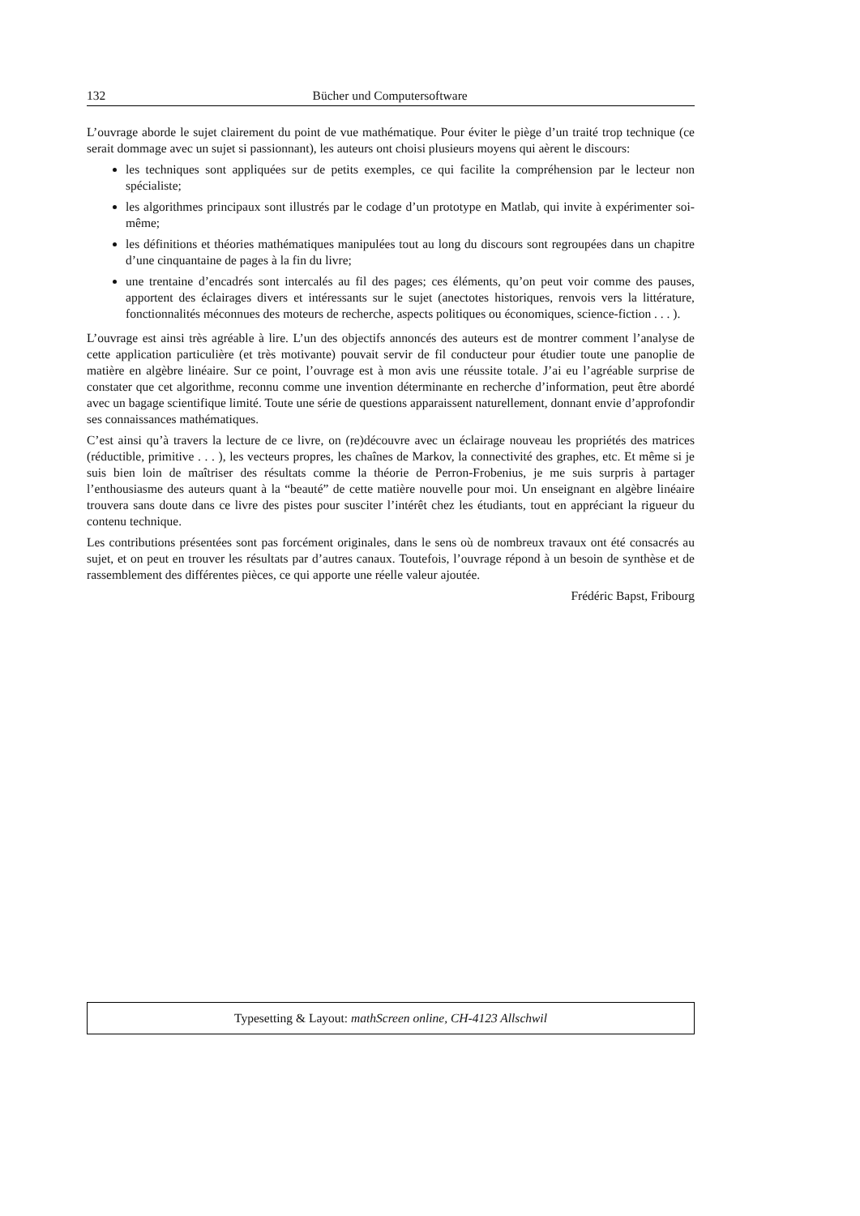132 Bücher und Computersoftware
L’ouvrage aborde le sujet clairement du point de vue mathématique. Pour éviter le piège d’un traité trop technique (ce serait dommage avec un sujet si passionnant), les auteurs ont choisi plusieurs moyens qui aèrent le discours:
les techniques sont appliquées sur de petits exemples, ce qui facilite la compréhension par le lecteur non spécialiste;
les algorithmes principaux sont illustrés par le codage d’un prototype en Matlab, qui invite à expérimenter soi-même;
les définitions et théories mathématiques manipulées tout au long du discours sont regroupées dans un chapitre d’une cinquantaine de pages à la fin du livre;
une trentaine d’encadrés sont intercalés au fil des pages; ces éléments, qu’on peut voir comme des pauses, apportent des éclairages divers et intéressants sur le sujet (anectotes historiques, renvois vers la littérature, fonctionnalités méconnues des moteurs de recherche, aspects politiques ou économiques, science-fiction . . . ).
L’ouvrage est ainsi très agréable à lire. L’un des objectifs annoncés des auteurs est de montrer comment l’analyse de cette application particulière (et très motivante) pouvait servir de fil conducteur pour étudier toute une panoplie de matière en algèbre linéaire. Sur ce point, l’ouvrage est à mon avis une réussite totale. J’ai eu l’agréable surprise de constater que cet algorithme, reconnu comme une invention déterminante en recherche d’information, peut être abordé avec un bagage scientifique limité. Toute une série de questions apparaissent naturellement, donnant envie d’approfondir ses connaissances mathématiques.
C’est ainsi qu’à travers la lecture de ce livre, on (re)découvre avec un éclairage nouveau les propriétés des matrices (réductible, primitive . . . ), les vecteurs propres, les chaînes de Markov, la connectivité des graphes, etc. Et même si je suis bien loin de maîtriser des résultats comme la théorie de Perron-Frobenius, je me suis surpris à partager l’enthousiasme des auteurs quant à la “beauté” de cette matière nouvelle pour moi. Un enseignant en algèbre linéaire trouvera sans doute dans ce livre des pistes pour susciter l’intérêt chez les étudiants, tout en appréciant la rigueur du contenu technique.
Les contributions présentées sont pas forcément originales, dans le sens où de nombreux travaux ont été consacrés au sujet, et on peut en trouver les résultats par d’autres canaux. Toutefois, l’ouvrage répond à un besoin de synthèse et de rassemblement des différentes pièces, ce qui apporte une réelle valeur ajoutée.
Frédéric Bapst, Fribourg
Typesetting & Layout: mathScreen online, CH-4123 Allschwil